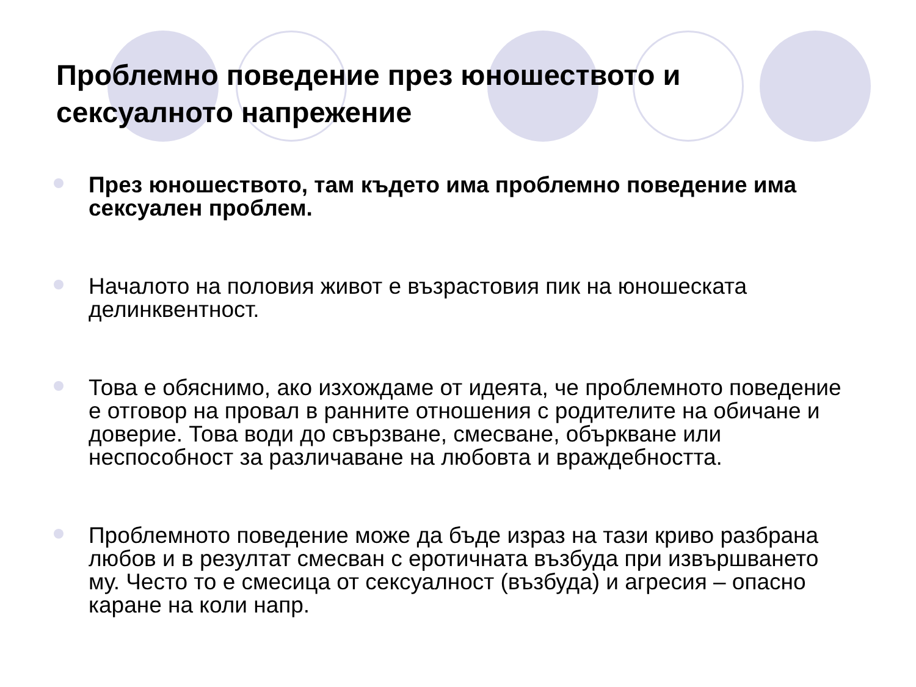Проблемно поведение през юношеството и
сексуалното напрежение
През юношеството, там където има проблемно поведение има сексуален проблем.
Началото на половия живот е възрастовия пик на юношеската делинквентност.
Това е обяснимо, ако изхождаме от идеята, че проблемното поведение е отговор на провал в ранните отношения с родителите на обичане и доверие. Това води до свързване, смесване, объркване или неспособност за различаване на любовта и враждебността.
Проблемното поведение може да бъде израз на тази криво разбрана любов и в резултат смесван с еротичната възбуда при извършването му. Често то е смесица от сексуалност (възбуда) и агресия – опасно каране на коли напр.